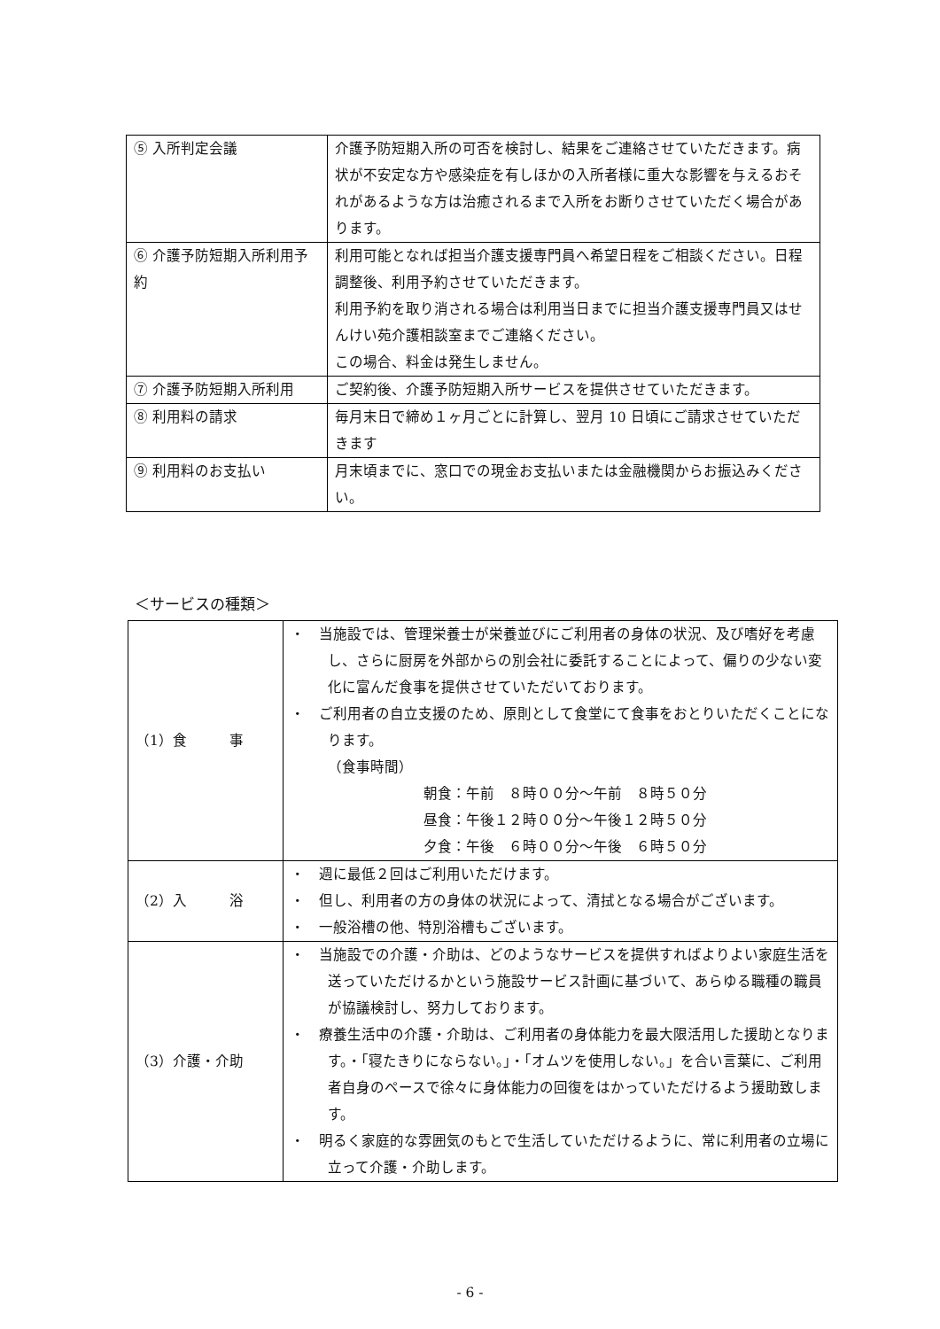| ⑤ 入所判定会議 | 介護予防短期入所の可否を検討し、結果をご連絡させていただきます。病状が不安定な方や感染症を有しほかの入所者様に重大な影響を与えるおそれがあるような方は治癒されるまで入所をお断りさせていただく場合があります。 |
| ⑥ 介護予防短期入所利用予約 | 利用可能となれば担当介護支援専門員へ希望日程をご相談ください。日程調整後、利用予約させていただきます。 利用予約を取り消される場合は利用当日までに担当介護支援専門員又はせんけい苑介護相談室までご連絡ください。 この場合、料金は発生しません。 |
| ⑦ 介護予防短期入所利用 | ご契約後、介護予防短期入所サービスを提供させていただきます。 |
| ⑧ 利用料の請求 | 毎月末日で締め１ヶ月ごとに計算し、翌月 10 日頃にご請求させていただきます |
| ⑨ 利用料のお支払い | 月末頃までに、窓口での現金お支払いまたは金融機関からお振込みください。 |
＜サービスの種類＞
| （1）食 事 | ・ 当施設では、管理栄養士が栄養並びにご利用者の身体の状況、及び嗜好を考慮し、さらに厨房を外部からの別会社に委託することによって、偏りの少ない変化に富んだ食事を提供させていただいております。 ・ ご利用者の自立支援のため、原則として食堂にて食事をおとりいただくことになります。 （食事時間） 朝食：午前 ８時００分～午前 ８時５０分 昼食：午後１２時００分～午後１２時５０分 夕食：午後 ６時００分～午後 ６時５０分 |
| （2）入 浴 | ・ 週に最低２回はご利用いただけます。 ・ 但し、利用者の方の身体の状況によって、清拭となる場合がございます。 ・ 一般浴槽の他、特別浴槽もございます。 |
| （3）介護・介助 | ・ 当施設での介護・介助は、どのようなサービスを提供すればよりよい家庭生活を送っていただけるかという施設サービス計画に基づいて、あらゆる職種の職員が協議検討し、努力しております。 ・ 療養生活中の介護・介助は、ご利用者の身体能力を最大限活用した援助となります。・「寝たきりにならない。」・「オムツを使用しない。」を合い言葉に、ご利用者自身のペースで徐々に身体能力の回復をはかっていただけるよう援助致します。 ・ 明るく家庭的な雰囲気のもとで生活していただけるように、常に利用者の立場に立って介護・介助します。 |
- 6 -